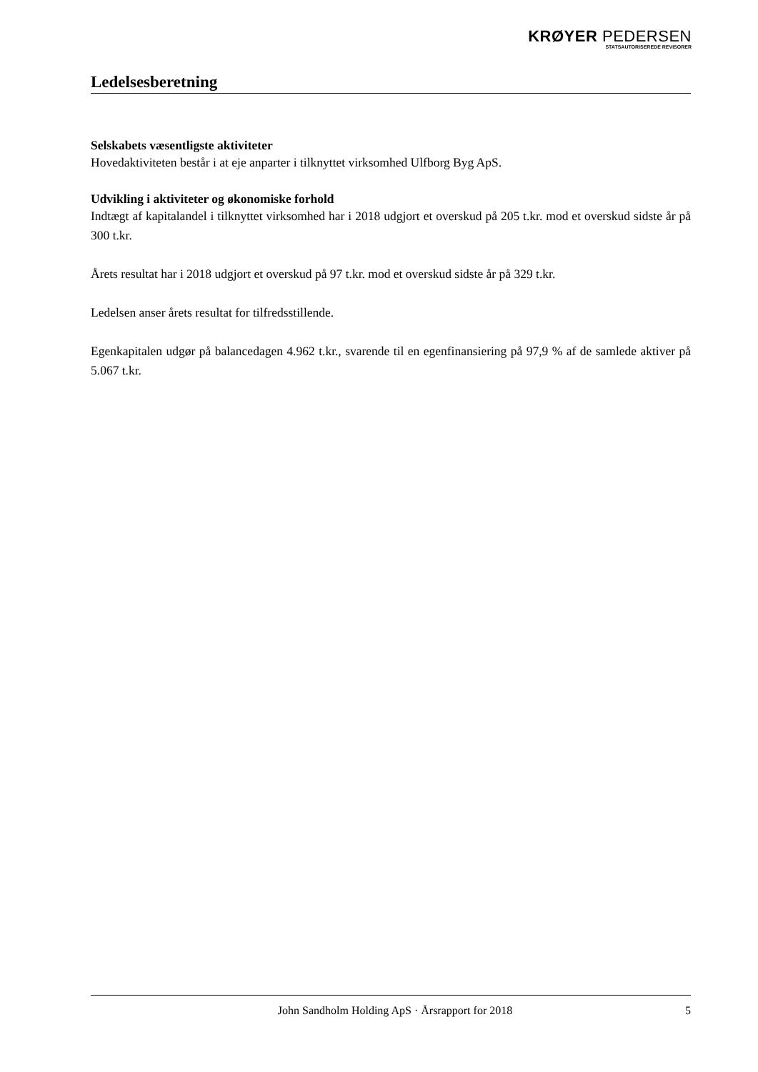KRØYER PEDERSEN
STATSAUTORISEREDE REVISORER
Ledelsesberetning
Selskabets væsentligste aktiviteter
Hovedaktiviteten består i at eje anparter i tilknyttet virksomhed Ulfborg Byg ApS.
Udvikling i aktiviteter og økonomiske forhold
Indtægt af kapitalandel i tilknyttet virksomhed har i 2018 udgjort et overskud på 205 t.kr. mod et overskud sidste år på 300 t.kr.
Årets resultat har i 2018 udgjort et overskud på 97 t.kr. mod et overskud sidste år på 329 t.kr.
Ledelsen anser årets resultat for tilfredsstillende.
Egenkapitalen udgør på balancedagen 4.962 t.kr., svarende til en egenfinansiering på 97,9 % af de samlede aktiver på 5.067 t.kr.
John Sandholm Holding ApS · Årsrapport for 2018 5